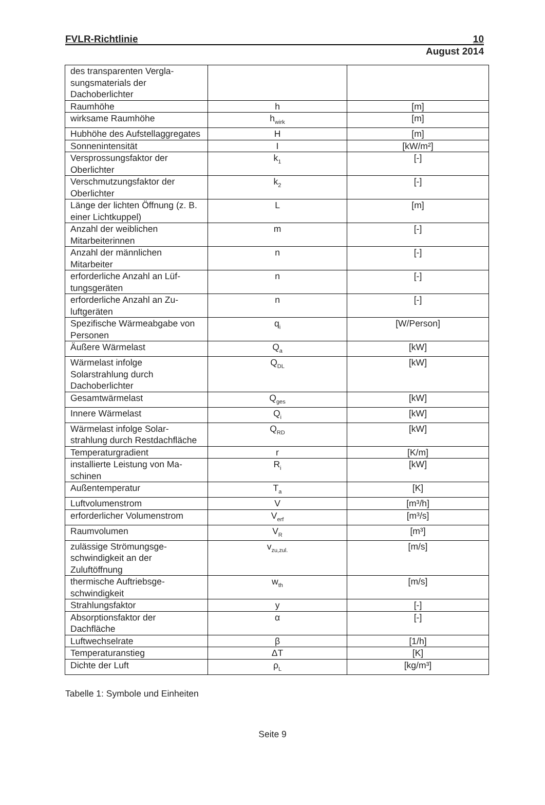FVLR-Richtlinie 10
August 2014
| des transparenten Vergla-sungsmaterials der Dachoberlichter | | |
| Raumhöhe | h | [m] |
| wirksame Raumhöhe | h<sub>wirk</sub> | [m] |
| Hubhöhe des Aufstellaggregates | H | [m] |
| Sonnenintensität | I | [kW/m²] |
| Versprossungsfaktor der Oberlichter | k<sub>1</sub> | [-] |
| Verschmutzungsfaktor der Oberlichter | k<sub>2</sub> | [-] |
| Länge der lichten Öffnung (z. B. einer Lichtkuppel) | L | [m] |
| Anzahl der weiblichen Mitarbeiterinnen | m | [-] |
| Anzahl der männlichen Mitarbeiter | n | [-] |
| erforderliche Anzahl an Lüf-tungsgeräten | n | [-] |
| erforderliche Anzahl an Zu-luftgeräten | n | [-] |
| Spezifische Wärmeabgabe von Personen | q<sub>i</sub> | [W/Person] |
| Äußere Wärmelast | Q<sub>a</sub> | [kW] |
| Wärmelast infolge Solarstrahlung durch Dachoberlichter | Q<sub>DL</sub> | [kW] |
| Gesamtwärmelast | Q<sub>ges</sub> | [kW] |
| Innere Wärmelast | Q<sub>i</sub> | [kW] |
| Wärmelast infolge Solar-strahlung durch Restdachfläche | Q<sub>RD</sub> | [kW] |
| Temperaturgradient | r | [K/m] |
| installierte Leistung von Ma-schinen | R<sub>i</sub> | [kW] |
| Außentemperatur | T<sub>a</sub> | [K] |
| Luftvolumenstrom | V | [m³/h] |
| erforderlicher Volumenstrom | V<sub>erf</sub> | [m³/s] |
| Raumvolumen | V<sub>R</sub> | [m³] |
| zulässige Strömungsge-schwindigkeit an der Zuluftöffnung | v<sub>zu,zul.</sub> | [m/s] |
| thermische Auftriebsge-schwindigkeit | w<sub>th</sub> | [m/s] |
| Strahlungsfaktor | y | [-] |
| Absorptionsfaktor der Dachfläche | α | [-] |
| Luftwechselrate | β | [1/h] |
| Temperaturanstieg | ΔT | [K] |
| Dichte der Luft | ρ<sub>L</sub> | [kg/m³] |
Tabelle 1: Symbole und Einheiten
Seite 9